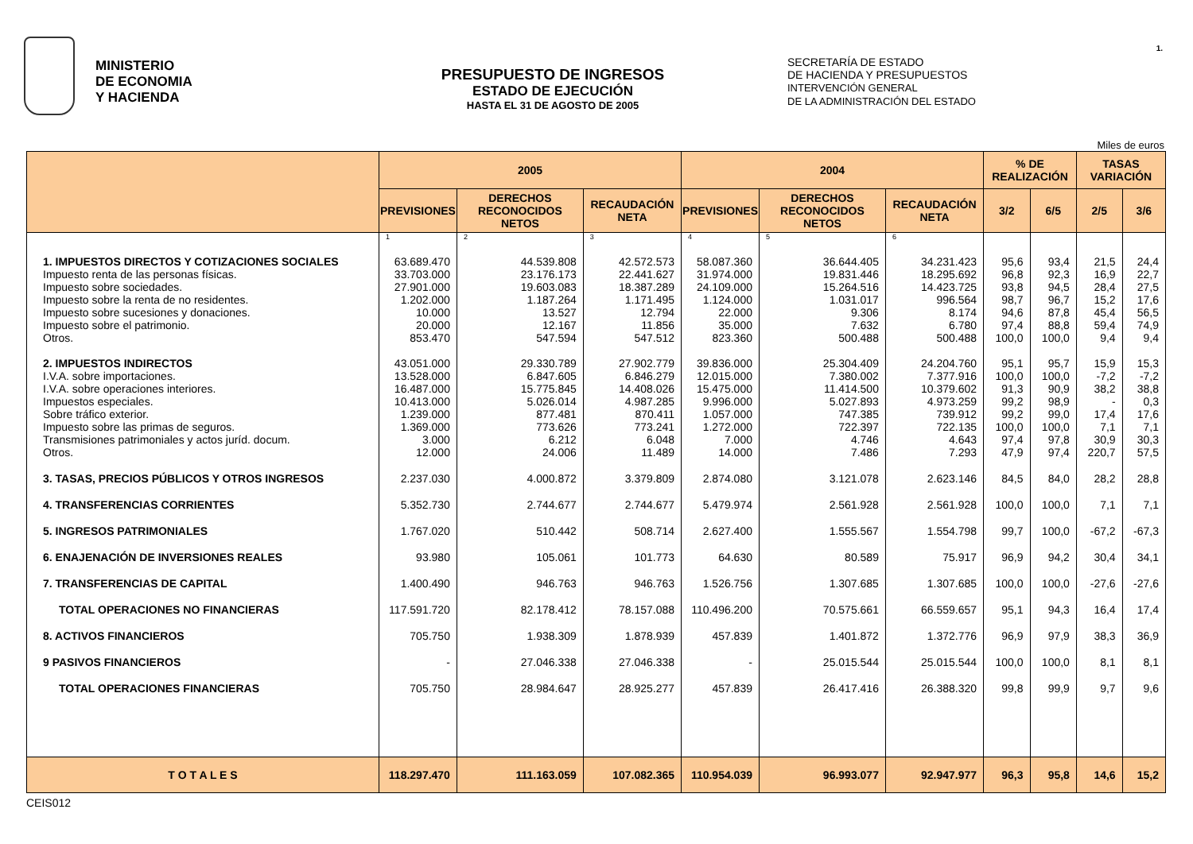MINISTERIO
DE ECONOMIA
Y HACIENDA
PRESUPUESTO DE INGRESOS
ESTADO DE EJECUCIÓN
HASTA EL 31 DE AGOSTO DE 2005
SECRETARÍA DE ESTADO
DE HACIENDA Y PRESUPUESTOS
INTERVENCIÓN GENERAL
DE LA ADMINISTRACIÓN DEL ESTADO
1.
Miles de euros
| | 2005 | | | 2004 | | | % DE REALIZACIÓN | | TASAS VARIACIÓN | |
| --- | --- | --- | --- | --- | --- | --- | --- | --- | --- | --- |
| | PREVISIONES | DERECHOS RECONOCIDOS NETOS | RECAUDACIÓN NETA | PREVISIONES | DERECHOS RECONOCIDOS NETOS | RECAUDACIÓN NETA | 3/2 | 6/5 | 2/5 | 3/6 |
| | 1 | 2 | 3 | 4 | 5 | 6 | | | | |
| 1. IMPUESTOS DIRECTOS Y COTIZACIONES SOCIALES Impuesto renta de las personas físicas. Impuesto sobre sociedades. Impuesto sobre la renta de no residentes. Impuesto sobre sucesiones y donaciones. Impuesto sobre el patrimonio. Otros. | 63.689.470 33.703.000 27.901.000 1.202.000 10.000 20.000 853.470 | 44.539.808 23.176.173 19.603.083 1.187.264 13.527 12.167 547.594 | 42.572.573 22.441.627 18.387.289 1.171.495 12.794 11.856 547.512 | 58.087.360 31.974.000 24.109.000 1.124.000 22.000 35.000 823.360 | 36.644.405 19.831.446 15.264.516 1.031.017 9.306 7.632 500.488 | 34.231.423 18.295.692 14.423.725 996.564 8.174 6.780 500.488 | 95,6 96,8 93,8 98,7 94,6 97,4 100,0 | 93,4 92,3 94,5 96,7 87,8 88,8 100,0 | 21,5 16,9 28,4 15,2 45,4 59,4 9,4 | 24,4 22,7 27,5 17,6 56,5 74,9 9,4 |
| 2. IMPUESTOS INDIRECTOS I.V.A. sobre importaciones. I.V.A. sobre operaciones interiores. Impuestos especiales. Sobre tráfico exterior. Impuesto sobre las primas de seguros. Transmisiones patrimoniales y actos juríd. docum. Otros. | 43.051.000 13.528.000 16.487.000 10.413.000 1.239.000 1.369.000 3.000 12.000 | 29.330.789 6.847.605 15.775.845 5.026.014 877.481 773.626 6.212 24.006 | 27.902.779 6.846.279 14.408.026 4.987.285 870.411 773.241 6.048 11.489 | 39.836.000 12.015.000 15.475.000 9.996.000 1.057.000 1.272.000 7.000 14.000 | 25.304.409 7.380.002 11.414.500 5.027.893 747.385 722.397 4.746 7.486 | 24.204.760 7.377.916 10.379.602 4.973.259 739.912 722.135 4.643 7.293 | 95,1 100,0 91,3 99,2 99,2 100,0 97,4 47,9 | 95,7 100,0 90,9 98,9 99,0 100,0 97,8 97,4 | 15,9 -7,2 38,2 - 17,4 7,1 30,9 220,7 | 15,3 -7,2 38,8 0,3 17,6 7,1 30,3 57,5 |
| 3. TASAS, PRECIOS PÚBLICOS Y OTROS INGRESOS | 2.237.030 | 4.000.872 | 3.379.809 | 2.874.080 | 3.121.078 | 2.623.146 | 84,5 | 84,0 | 28,2 | 28,8 |
| 4. TRANSFERENCIAS CORRIENTES | 5.352.730 | 2.744.677 | 2.744.677 | 5.479.974 | 2.561.928 | 2.561.928 | 100,0 | 100,0 | 7,1 | 7,1 |
| 5. INGRESOS PATRIMONIALES | 1.767.020 | 510.442 | 508.714 | 2.627.400 | 1.555.567 | 1.554.798 | 99,7 | 100,0 | -67,2 | -67,3 |
| 6. ENAJENACIÓN DE INVERSIONES REALES | 93.980 | 105.061 | 101.773 | 64.630 | 80.589 | 75.917 | 96,9 | 94,2 | 30,4 | 34,1 |
| 7. TRANSFERENCIAS DE CAPITAL | 1.400.490 | 946.763 | 946.763 | 1.526.756 | 1.307.685 | 1.307.685 | 100,0 | 100,0 | -27,6 | -27,6 |
| TOTAL OPERACIONES NO FINANCIERAS | 117.591.720 | 82.178.412 | 78.157.088 | 110.496.200 | 70.575.661 | 66.559.657 | 95,1 | 94,3 | 16,4 | 17,4 |
| 8. ACTIVOS FINANCIEROS | 705.750 | 1.938.309 | 1.878.939 | 457.839 | 1.401.872 | 1.372.776 | 96,9 | 97,9 | 38,3 | 36,9 |
| 9 PASIVOS FINANCIEROS | - | 27.046.338 | 27.046.338 | - | 25.015.544 | 25.015.544 | 100,0 | 100,0 | 8,1 | 8,1 |
| TOTAL OPERACIONES FINANCIERAS | 705.750 | 28.984.647 | 28.925.277 | 457.839 | 26.417.416 | 26.388.320 | 99,8 | 99,9 | 9,7 | 9,6 |
| T O T A L E S | 118.297.470 | 111.163.059 | 107.082.365 | 110.954.039 | 96.993.077 | 92.947.977 | 96,3 | 95,8 | 14,6 | 15,2 |
CEIS012